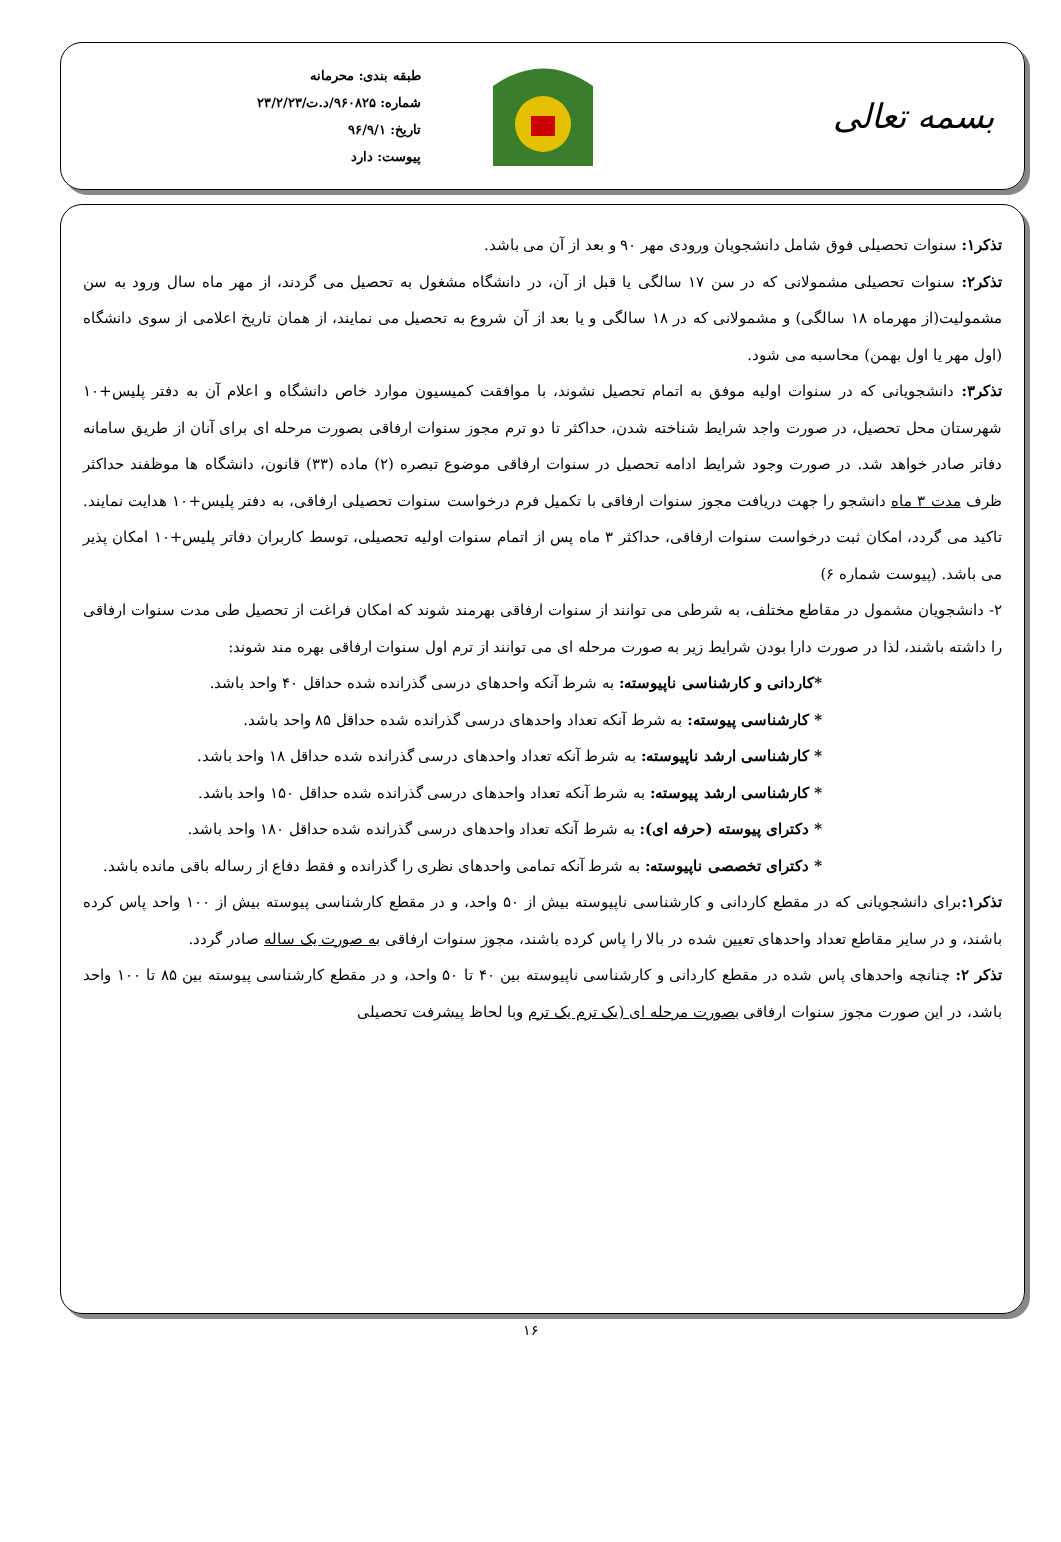بسمه تعالی
طبقه بندی: محرمانه
شماره: ۹۶۰۸۲۵/د.ت/۲۳/۲/۲۳
تاریخ: ۹۶/۹/۱
پیوست: دارد
تذکر۱: سنوات تحصیلی فوق شامل دانشجویان ورودی مهر ۹۰ و بعد از آن می باشد.
تذکر۲: سنوات تحصیلی مشمولانی که در سن ۱۷ سالگی یا قبل از آن، در دانشگاه مشغول به تحصیل می گردند، از مهر ماه سال ورود به سن مشمولیت(از مهرماه ۱۸ سالگی) و مشمولانی که در ۱۸ سالگی و یا بعد از آن شروع به تحصیل می نمایند، از همان تاریخ اعلامی از سوی دانشگاه (اول مهر یا اول بهمن) محاسبه می شود.
تذکر۳: دانشجویانی که در سنوات اولیه موفق به اتمام تحصیل نشوند، با موافقت کمیسیون موارد خاص دانشگاه و اعلام آن به دفتر پلیس+۱۰ شهرستان محل تحصیل، در صورت واجد شرایط شناخته شدن، حداکثر تا دو ترم مجوز سنوات ارفاقی بصورت مرحله ای برای آنان از طریق سامانه دفاتر صادر خواهد شد. در صورت وجود شرایط ادامه تحصیل در سنوات ارفاقی موضوع تبصره (۲) ماده (۳۳) قانون، دانشگاه ها موظفند حداکثر ظرف مدت ۳ ماه دانشجو را جهت دریافت مجوز سنوات ارفاقی با تکمیل فرم درخواست سنوات تحصیلی ارفاقی، به دفتر پلیس+۱۰ هدایت نمایند. تاکید می گردد، امکان ثبت درخواست سنوات ارفاقی، حداکثر ۳ ماه پس از اتمام سنوات اولیه تحصیلی، توسط کاربران دفاتر پلیس+۱۰ امکان پذیر می باشد. (پیوست شماره ۶)
۲- دانشجویان مشمول در مقاطع مختلف، به شرطی می توانند از سنوات ارفاقی بهرمند شوند که امکان فراغت از تحصیل طی مدت سنوات ارفاقی را داشته باشند، لذا در صورت دارا بودن شرایط زیر به صورت مرحله ای می توانند از ترم اول سنوات ارفاقی بهره مند شوند:
*کاردانی و کارشناسی ناپیوسته: به شرط آنکه واحدهای درسی گذرانده شده حداقل ۴۰ واحد باشد.
* کارشناسی پیوسته: به شرط آنکه تعداد واحدهای درسی گذرانده شده حداقل ۸۵ واحد باشد.
* کارشناسی ارشد ناپیوسته: به شرط آنکه تعداد واحدهای درسی گذرانده شده حداقل ۱۸ واحد باشد.
* کارشناسی ارشد پیوسته: به شرط آنکه تعداد واحدهای درسی گذرانده شده حداقل ۱۵۰ واحد باشد.
* دکترای پیوسته (حرفه ای): به شرط آنکه تعداد واحدهای درسی گذرانده شده حداقل ۱۸۰ واحد باشد.
* دکترای تخصصی ناپیوسته: به شرط آنکه تمامی واحدهای نظری را گذرانده و فقط دفاع از رساله باقی مانده باشد.
تذکر۱: برای دانشجویانی که در مقطع کاردانی و کارشناسی ناپیوسته بیش از ۵۰ واحد، و در مقطع کارشناسی پیوسته بیش از ۱۰۰ واحد پاس کرده باشند، و در سایر مقاطع تعداد واحدهای تعیین شده در بالا را پاس کرده باشند، مجوز سنوات ارفاقی به صورت یک ساله صادر گردد.
تذکر ۲: چنانچه واحدهای پاس شده در مقطع کاردانی و کارشناسی ناپیوسته بین ۴۰ تا ۵۰ واحد، و در مقطع کارشناسی پیوسته بین ۸۵ تا ۱۰۰ واحد باشد، در این صورت مجوز سنوات ارفاقی بصورت مرحله ای (یک ترم یک ترم وبا لحاظ پیشرفت تحصیلی
۱۶